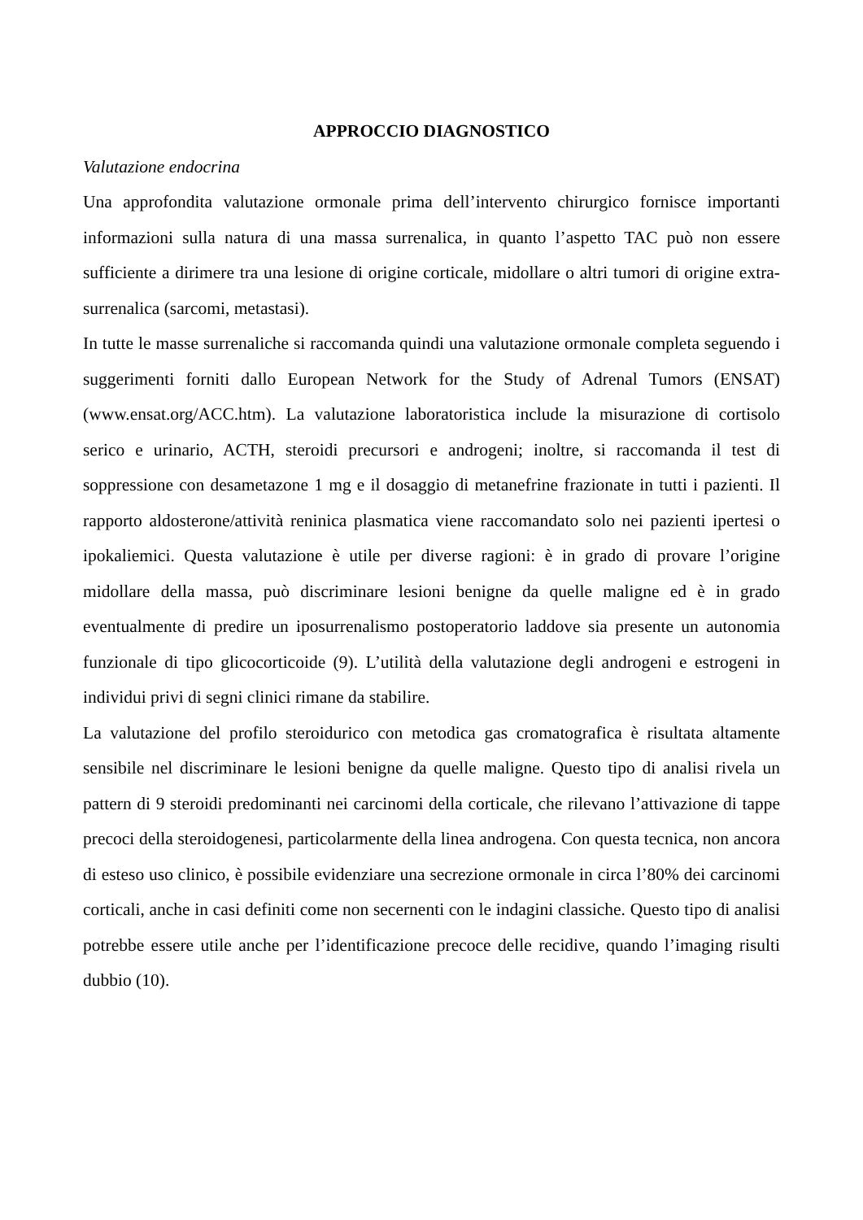APPROCCIO DIAGNOSTICO
Valutazione endocrina
Una approfondita valutazione ormonale prima dell’intervento chirurgico fornisce importanti informazioni sulla natura di una massa surrenalica, in quanto l’aspetto TAC può non essere sufficiente a dirimere tra una lesione di origine corticale, midollare o altri tumori di origine extra-surrenalica (sarcomi, metastasi).
In tutte le masse surrenaliche si raccomanda quindi una valutazione ormonale completa seguendo i suggerimenti forniti dallo European Network for the Study of Adrenal Tumors (ENSAT) (www.ensat.org/ACC.htm). La valutazione laboratoristica include la misurazione di cortisolo serico e urinario, ACTH, steroidi precursori e androgeni; inoltre, si raccomanda il test di soppressione con desametazone 1 mg e il dosaggio di metanefrine frazionate in tutti i pazienti. Il rapporto aldosterone/attività reninica plasmatica viene raccomandato solo nei pazienti ipertesi o ipokaliemici. Questa valutazione è utile per diverse ragioni: è in grado di provare l’origine midollare della massa, può discriminare lesioni benigne da quelle maligne ed è in grado eventualmente di predire un iposurrenalismo postoperatorio laddove sia presente un autonomia funzionale di tipo glicocorticoide (9). L’utilità della valutazione degli androgeni e estrogeni in individui privi di segni clinici rimane da stabilire.
La valutazione del profilo steroidurico con metodica gas cromatografica è risultata altamente sensibile nel discriminare le lesioni benigne da quelle maligne. Questo tipo di analisi rivela un pattern di 9 steroidi predominanti nei carcinomi della corticale, che rilevano l’attivazione di tappe precoci della steroidogenesi, particolarmente della linea androgena. Con questa tecnica, non ancora di esteso uso clinico, è possibile evidenziare una secrezione ormonale in circa l’80% dei carcinomi corticali, anche in casi definiti come non secernenti con le indagini classiche. Questo tipo di analisi potrebbe essere utile anche per l’identificazione precoce delle recidive, quando l’imaging risulti dubbio (10).